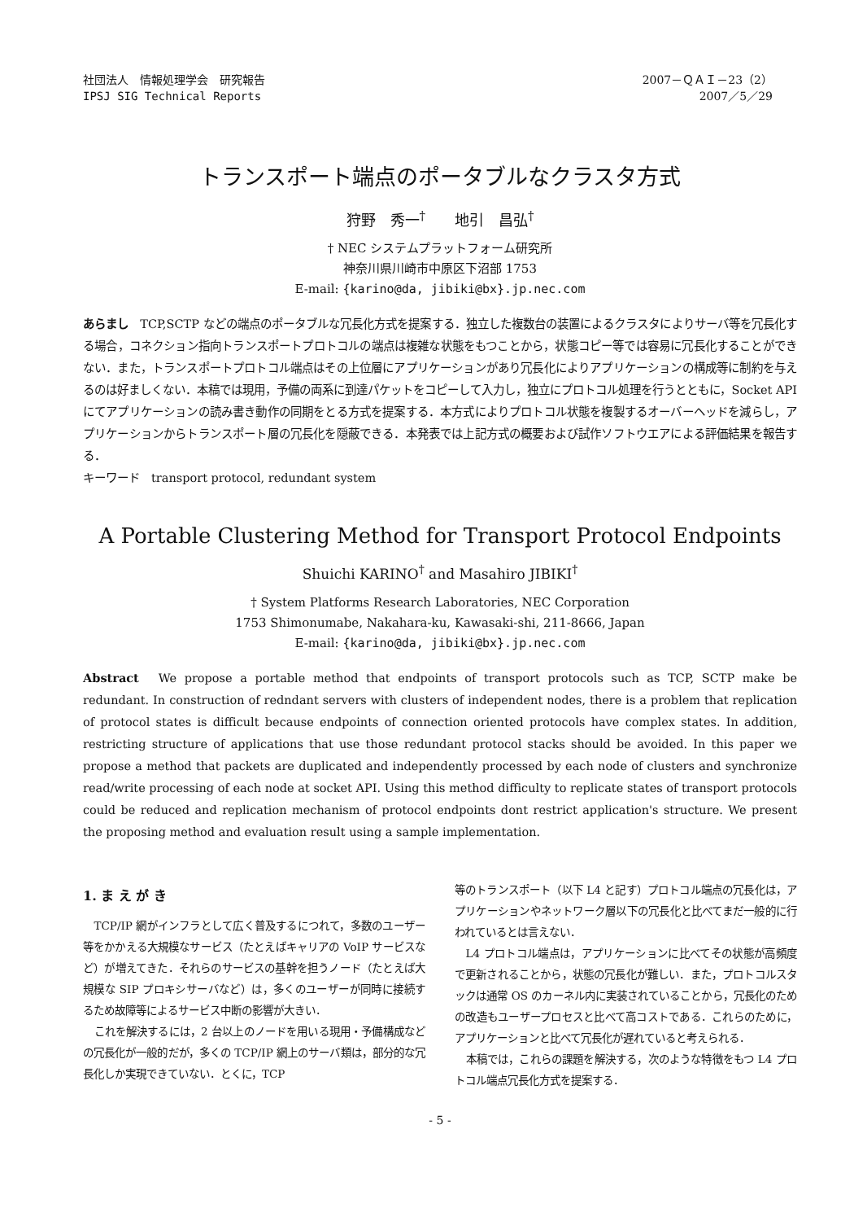社団法人　情報処理学会　研究報告
IPSJ SIG Technical Reports
2007－ＱＡＩ－23（2）
2007／5／29
トランスポート端点のポータブルなクラスタ方式
狩野　秀一<sup>†</sup>　　地引　昌弘<sup>†</sup>
† NEC システムプラットフォーム研究所
神奈川県川崎市中原区下沼部 1753
E-mail: {karino@da, jibiki@bx}.jp.nec.com
あらまし　TCP,SCTP などの端点のポータブルな冗長化方式を提案する．独立した複数台の装置によるクラスタによりサーバ等を冗長化する場合，コネクション指向トランスポートプロトコルの端点は複雑な状態をもつことから，状態コピー等では容易に冗長化することができない．また，トランスポートプロトコル端点はその上位層にアプリケーションがあり冗長化によりアプリケーションの構成等に制約を与えるのは好ましくない．本稿では現用，予備の両系に到達パケットをコピーして入力し，独立にプロトコル処理を行うとともに，Socket API にてアプリケーションの読み書き動作の同期をとる方式を提案する．本方式によりプロトコル状態を複製するオーバーヘッドを減らし，アプリケーションからトランスポート層の冗長化を隠蔽できる．本発表では上記方式の概要および試作ソフトウエアによる評価結果を報告する．
キーワード　transport protocol, redundant system
A Portable Clustering Method for Transport Protocol Endpoints
Shuichi KARINO<sup>†</sup> and Masahiro JIBIKI<sup>†</sup>
† System Platforms Research Laboratories, NEC Corporation
1753 Shimonumabe, Nakahara-ku, Kawasaki-shi, 211-8666, Japan
E-mail: {karino@da, jibiki@bx}.jp.nec.com
Abstract　We propose a portable method that endpoints of transport protocols such as TCP, SCTP make be redundant. In construction of redndant servers with clusters of independent nodes, there is a problem that replication of protocol states is difficult because endpoints of connection oriented protocols have complex states. In addition, restricting structure of applications that use those redundant protocol stacks should be avoided. In this paper we propose a method that packets are duplicated and independently processed by each node of clusters and synchronize read/write processing of each node at socket API. Using this method difficulty to replicate states of transport protocols could be reduced and replication mechanism of protocol endpoints dont restrict application's structure. We present the proposing method and evaluation result using a sample implementation.
1. ま え が き
TCP/IP 網がインフラとして広く普及するにつれて，多数のユーザー等をかかえる大規模なサービス（たとえばキャリアの VoIP サービスなど）が増えてきた．それらのサービスの基幹を担うノード（たとえば大規模な SIP プロキシサーバなど）は，多くのユーザーが同時に接続するため故障等によるサービス中断の影響が大きい．
これを解決するには，2 台以上のノードを用いる現用・予備構成などの冗長化が一般的だが，多くの TCP/IP 網上のサーバ類は，部分的な冗長化しか実現できていない．とくに，TCP
等のトランスポート（以下 L4 と記す）プロトコル端点の冗長化は，アプリケーションやネットワーク層以下の冗長化と比べてまだ一般的に行われているとは言えない．
L4 プロトコル端点は，アプリケーションに比べてその状態が高頻度で更新されることから，状態の冗長化が難しい．また，プロトコルスタックは通常 OS のカーネル内に実装されていることから，冗長化のための改造もユーザープロセスと比べて高コストである．これらのために，アプリケーションと比べて冗長化が遅れていると考えられる．
本稿では，これらの課題を解決する，次のような特徴をもつ L4 プロトコル端点冗長化方式を提案する．
- 5 -